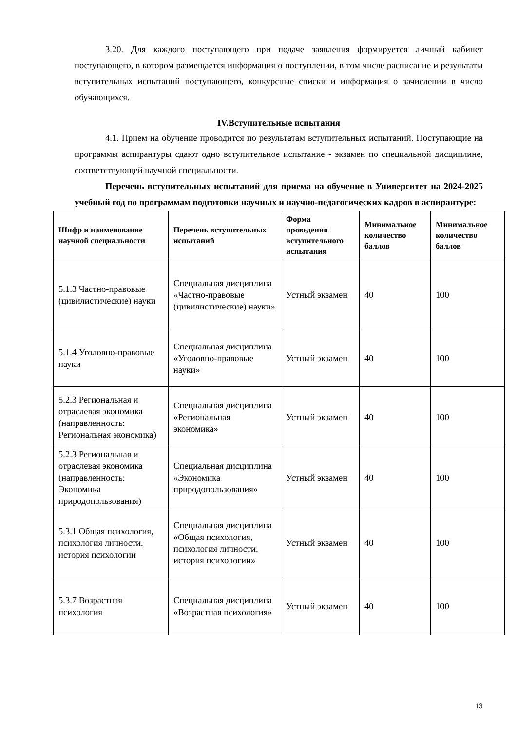3.20. Для каждого поступающего при подаче заявления формируется личный кабинет поступающего, в котором размещается информация о поступлении, в том числе расписание и результаты вступительных испытаний поступающего, конкурсные списки и информация о зачислении в число обучающихся.
IV.Вступительные испытания
4.1. Прием на обучение проводится по результатам вступительных испытаний. Поступающие на программы аспирантуры сдают одно вступительное испытание - экзамен по специальной дисциплине, соответствующей научной специальности.
Перечень вступительных испытаний для приема на обучение в Университет на 2024-2025 учебный год по программам подготовки научных и научно-педагогических кадров в аспирантуре:
| Шифр и наименование научной специальности | Перечень вступительных испытаний | Форма проведения вступительного испытания | Минимальное количество баллов | Минимальное количество баллов |
| --- | --- | --- | --- | --- |
| 5.1.3 Частно-правовые (цивилистические) науки | Специальная дисциплина «Частно-правовые (цивилистические) науки» | Устный экзамен | 40 | 100 |
| 5.1.4 Уголовно-правовые науки | Специальная дисциплина «Уголовно-правовые науки» | Устный экзамен | 40 | 100 |
| 5.2.3 Региональная и отраслевая экономика (направленность: Региональная экономика) | Специальная дисциплина «Региональная экономика» | Устный экзамен | 40 | 100 |
| 5.2.3 Региональная и отраслевая экономика (направленность: Экономика природопользования) | Специальная дисциплина «Экономика природопользования» | Устный экзамен | 40 | 100 |
| 5.3.1 Общая психология, психология личности, история психологии | Специальная дисциплина «Общая психология, психология личности, история психологии» | Устный экзамен | 40 | 100 |
| 5.3.7 Возрастная психология | Специальная дисциплина «Возрастная психология» | Устный экзамен | 40 | 100 |
13